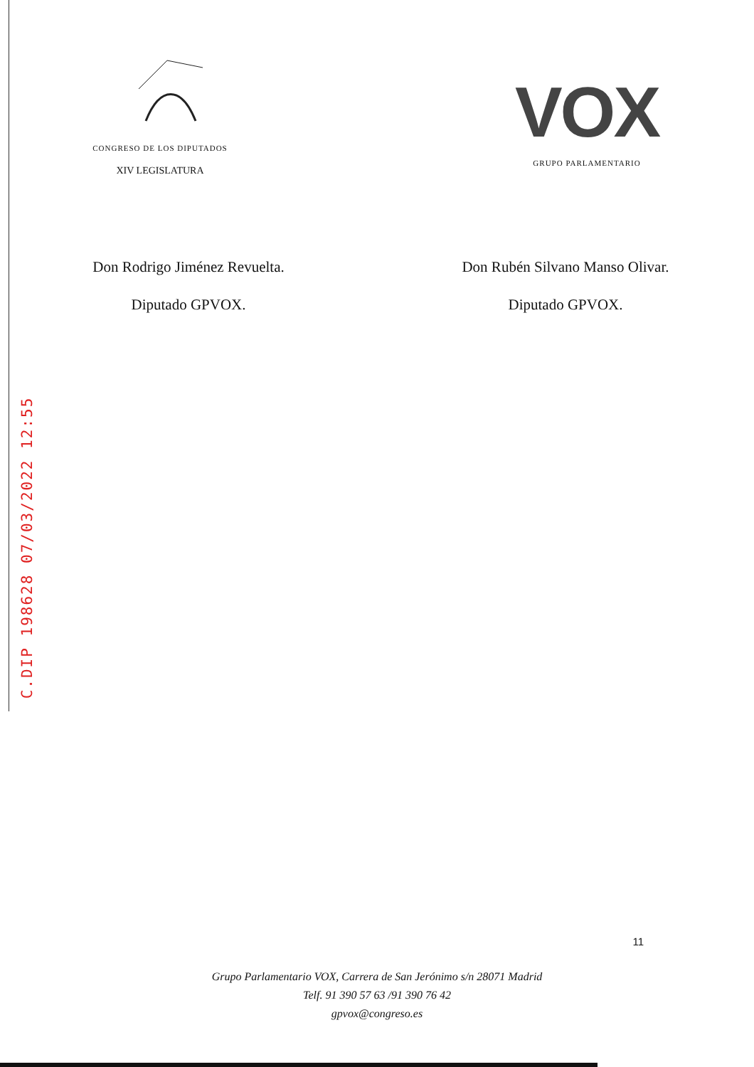CONGRESO DE LOS DIPUTADOS
XIV LEGISLATURA
VOX
GRUPO PARLAMENTARIO
Don Rodrigo Jiménez Revuelta.
Diputado GPVOX.
Don Rubén Silvano Manso Olivar.
Diputado GPVOX.
C.DIP 198628 07/03/2022 12:55
11
Grupo Parlamentario VOX, Carrera de San Jerónimo s/n 28071 Madrid
Telf. 91 390 57 63 /91 390 76 42
gpvox@congreso.es